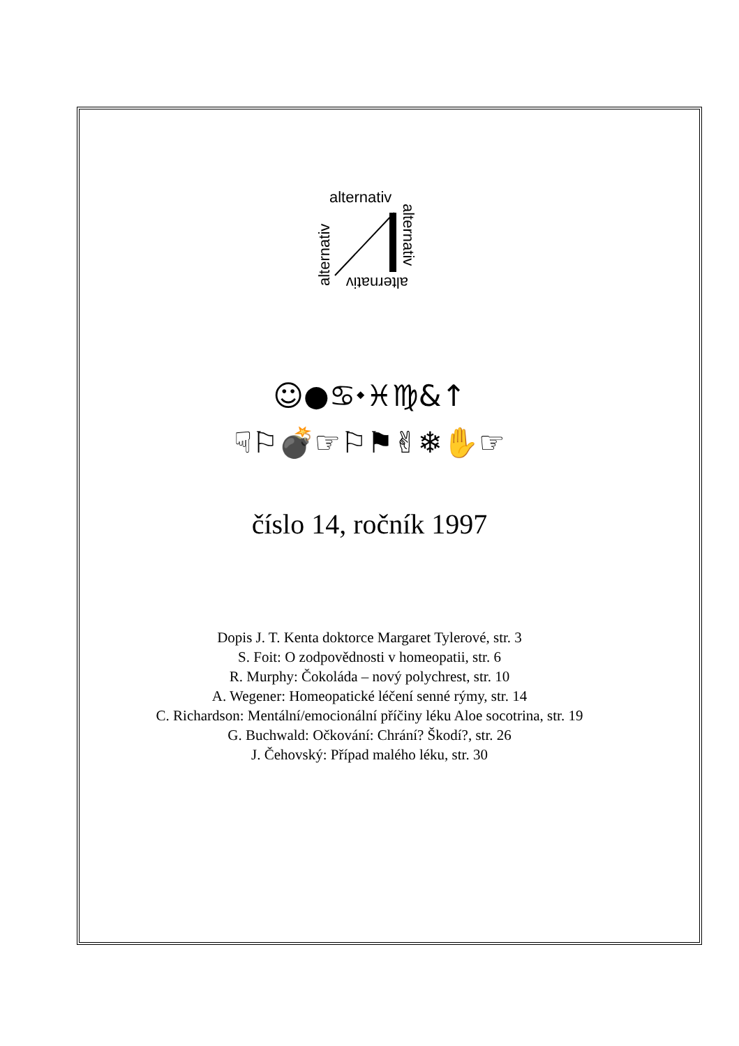alternativ
alternativ
alternativ
alternativ
☺●♋⬩♓♍&↑
☟⚐💣☞⚐⚑✌❄✋☞
číslo 14, ročník 1997
Dopis J. T. Kenta doktorce Margaret Tylerové, str. 3
S. Foit: O zodpovědnosti v homeopatii, str. 6
R. Murphy: Čokoláda – nový polychrest, str. 10
A. Wegener: Homeopatické léčení senné rýmy, str. 14
C. Richardson: Mentální/emocionální příčiny léku Aloe socotrina, str. 19
G. Buchwald: Očkování: Chrání? Škodí?, str. 26
J. Čehovský: Případ malého léku, str. 30